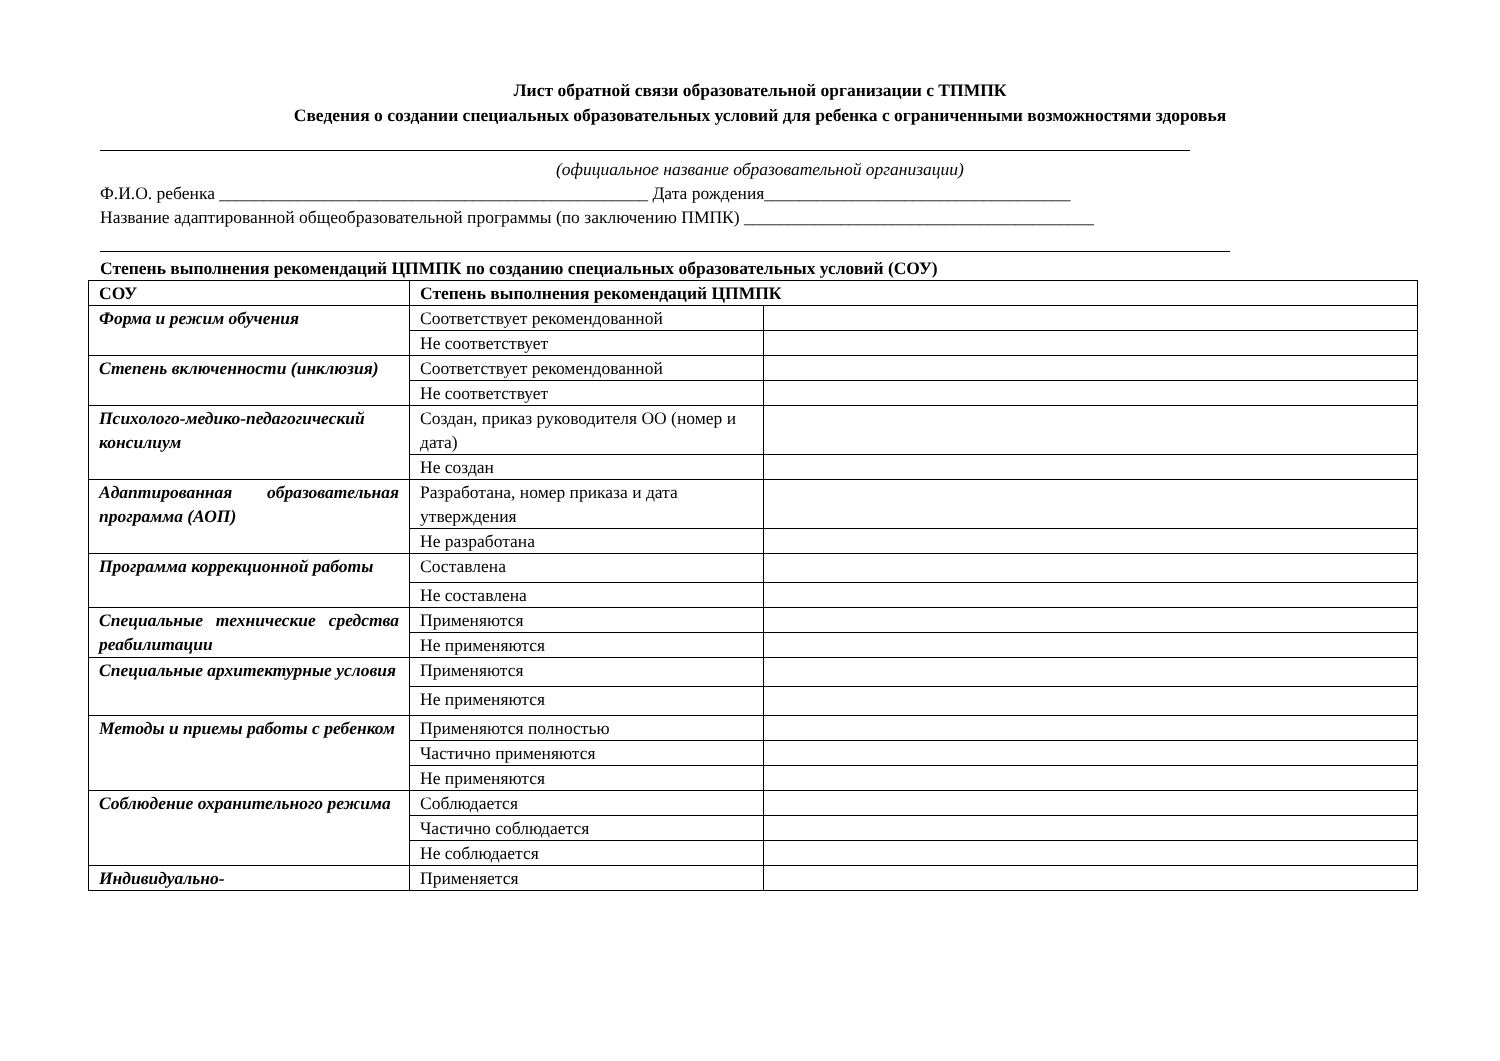Лист обратной связи образовательной организации с ТПМПК
Сведения о создании специальных образовательных условий для ребенка с ограниченными возможностями здоровья
(официальное название образовательной организации)
Ф.И.О. ребенка _________________________________________________ Дата рождения___________________________________
Название адаптированной общеобразовательной программы (по заключению ПМПК) ________________________________________
Степень выполнения рекомендаций ЦПМПК по созданию специальных образовательных условий (СОУ)
| СОУ | Степень выполнения рекомендаций ЦПМПК | |
| --- | --- | --- |
| Форма и режим обучения | Соответствует рекомендованной | |
| | Не соответствует | |
| Степень включенности (инклюзия) | Соответствует рекомендованной | |
| | Не соответствует | |
| Психолого-медико-педагогический консилиум | Создан, приказ руководителя ОО (номер и дата) | |
| | Не создан | |
| Адаптированная образовательная программа (АОП) | Разработана, номер приказа и дата утверждения | |
| | Не разработана | |
| Программа коррекционной работы | Составлена | |
| | Не составлена | |
| Специальные технические средства реабилитации | Применяются | |
| | Не применяются | |
| Специальные архитектурные условия | Применяются | |
| | Не применяются | |
| Методы и приемы работы с ребенком | Применяются полностью | |
| | Частично применяются | |
| | Не применяются | |
| Соблюдение охранительного режима | Соблюдается | |
| | Частично соблюдается | |
| | Не соблюдается | |
| Индивидуально- | Применяется | |